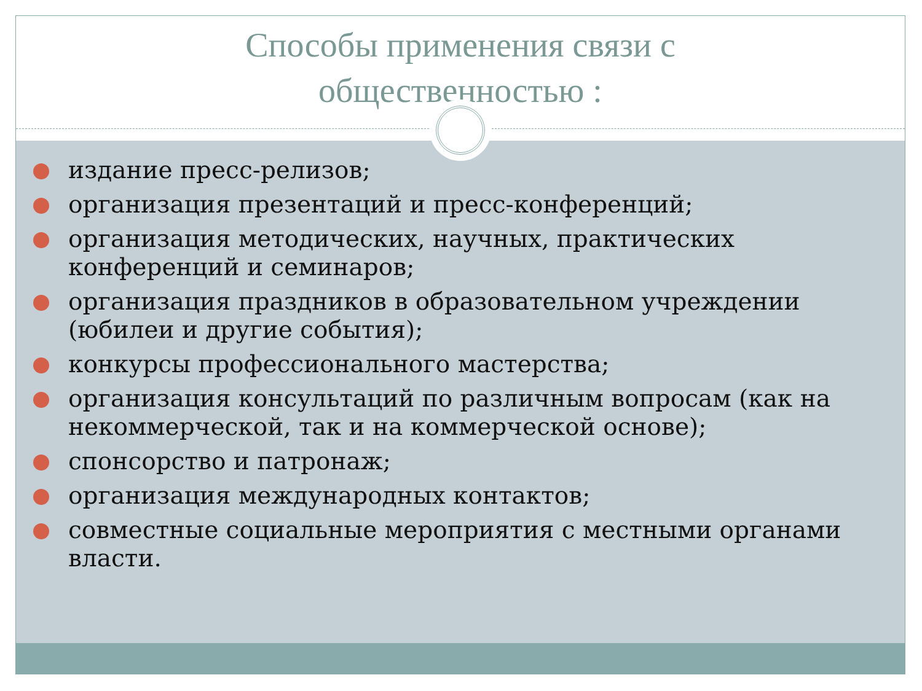Способы применения связи с
общественностью :
издание пресс-релизов;
организация презентаций и пресс-конференций;
организация методических, научных, практических конференций и семинаров;
организация праздников в образовательном учреждении (юбилеи и другие события);
конкурсы профессионального мастерства;
организация консультаций по различным вопросам (как на некоммерческой, так и на коммерческой основе);
спонсорство и патронаж;
организация международных контактов;
совместные социальные мероприятия с местными органами власти.